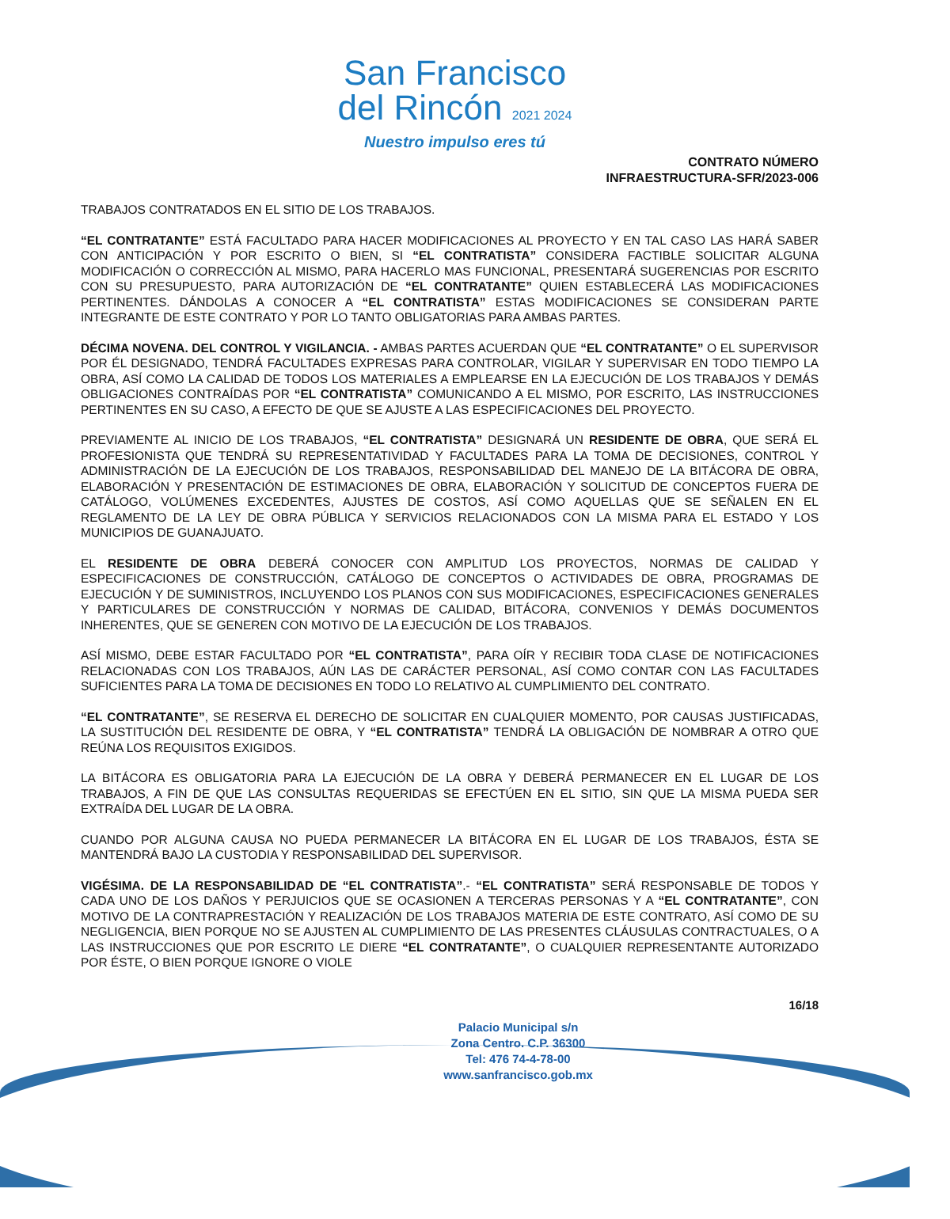San Francisco
del Rincón 2021 2024
Nuestro impulso eres tú
CONTRATO NÚMERO
INFRAESTRUCTURA-SFR/2023-006
TRABAJOS CONTRATADOS EN EL SITIO DE LOS TRABAJOS.
“EL CONTRATANTE” ESTÁ FACULTADO PARA HACER MODIFICACIONES AL PROYECTO Y EN TAL CASO LAS HARÁ SABER CON ANTICIPACIÓN Y POR ESCRITO O BIEN, SI “EL CONTRATISTA” CONSIDERA FACTIBLE SOLICITAR ALGUNA MODIFICACIÓN O CORRECCIÓN AL MISMO, PARA HACERLO MAS FUNCIONAL, PRESENTARÁ SUGERENCIAS POR ESCRITO CON SU PRESUPUESTO, PARA AUTORIZACIÓN DE “EL CONTRATANTE” QUIEN ESTABLECERÁ LAS MODIFICACIONES PERTINENTES. DÁNDOLAS A CONOCER A “EL CONTRATISTA” ESTAS MODIFICACIONES SE CONSIDERAN PARTE INTEGRANTE DE ESTE CONTRATO Y POR LO TANTO OBLIGATORIAS PARA AMBAS PARTES.
DÉCIMA NOVENA. DEL CONTROL Y VIGILANCIA. - AMBAS PARTES ACUERDAN QUE “EL CONTRATANTE” O EL SUPERVISOR POR ÉL DESIGNADO, TENDRÁ FACULTADES EXPRESAS PARA CONTROLAR, VIGILAR Y SUPERVISAR EN TODO TIEMPO LA OBRA, ASÍ COMO LA CALIDAD DE TODOS LOS MATERIALES A EMPLEARSE EN LA EJECUCIÓN DE LOS TRABAJOS Y DEMÁS OBLIGACIONES CONTRAÍDAS POR “EL CONTRATISTA” COMUNICANDO A EL MISMO, POR ESCRITO, LAS INSTRUCCIONES PERTINENTES EN SU CASO, A EFECTO DE QUE SE AJUSTE A LAS ESPECIFICACIONES DEL PROYECTO.
PREVIAMENTE AL INICIO DE LOS TRABAJOS, “EL CONTRATISTA” DESIGNARÁ UN RESIDENTE DE OBRA, QUE SERÁ EL PROFESIONISTA QUE TENDRÁ SU REPRESENTATIVIDAD Y FACULTADES PARA LA TOMA DE DECISIONES, CONTROL Y ADMINISTRACIÓN DE LA EJECUCIÓN DE LOS TRABAJOS, RESPONSABILIDAD DEL MANEJO DE LA BITÁCORA DE OBRA, ELABORACIÓN Y PRESENTACIÓN DE ESTIMACIONES DE OBRA, ELABORACIÓN Y SOLICITUD DE CONCEPTOS FUERA DE CATÁLOGO, VOLÚMENES EXCEDENTES, AJUSTES DE COSTOS, ASÍ COMO AQUELLAS QUE SE SEÑALEN EN EL REGLAMENTO DE LA LEY DE OBRA PÚBLICA Y SERVICIOS RELACIONADOS CON LA MISMA PARA EL ESTADO Y LOS MUNICIPIOS DE GUANAJUATO.
EL RESIDENTE DE OBRA DEBERÁ CONOCER CON AMPLITUD LOS PROYECTOS, NORMAS DE CALIDAD Y ESPECIFICACIONES DE CONSTRUCCIÓN, CATÁLOGO DE CONCEPTOS O ACTIVIDADES DE OBRA, PROGRAMAS DE EJECUCIÓN Y DE SUMINISTROS, INCLUYENDO LOS PLANOS CON SUS MODIFICACIONES, ESPECIFICACIONES GENERALES Y PARTICULARES DE CONSTRUCCIÓN Y NORMAS DE CALIDAD, BITÁCORA, CONVENIOS Y DEMÁS DOCUMENTOS INHERENTES, QUE SE GENEREN CON MOTIVO DE LA EJECUCIÓN DE LOS TRABAJOS.
ASÍ MISMO, DEBE ESTAR FACULTADO POR “EL CONTRATISTA”, PARA OÍR Y RECIBIR TODA CLASE DE NOTIFICACIONES RELACIONADAS CON LOS TRABAJOS, AÚN LAS DE CARÁCTER PERSONAL, ASÍ COMO CONTAR CON LAS FACULTADES SUFICIENTES PARA LA TOMA DE DECISIONES EN TODO LO RELATIVO AL CUMPLIMIENTO DEL CONTRATO.
“EL CONTRATANTE”, SE RESERVA EL DERECHO DE SOLICITAR EN CUALQUIER MOMENTO, POR CAUSAS JUSTIFICADAS, LA SUSTITUCIÓN DEL RESIDENTE DE OBRA, Y “EL CONTRATISTA” TENDRÁ LA OBLIGACIÓN DE NOMBRAR A OTRO QUE REÚNA LOS REQUISITOS EXIGIDOS.
LA BITÁCORA ES OBLIGATORIA PARA LA EJECUCIÓN DE LA OBRA Y DEBERÁ PERMANECER EN EL LUGAR DE LOS TRABAJOS, A FIN DE QUE LAS CONSULTAS REQUERIDAS SE EFECTÚEN EN EL SITIO, SIN QUE LA MISMA PUEDA SER EXTRAÍDA DEL LUGAR DE LA OBRA.
CUANDO POR ALGUNA CAUSA NO PUEDA PERMANECER LA BITÁCORA EN EL LUGAR DE LOS TRABAJOS, ÉSTA SE MANTENDRÁ BAJO LA CUSTODIA Y RESPONSABILIDAD DEL SUPERVISOR.
VIGÉSIMA. DE LA RESPONSABILIDAD DE “EL CONTRATISTA”.- “EL CONTRATISTA” SERÁ RESPONSABLE DE TODOS Y CADA UNO DE LOS DAÑOS Y PERJUICIOS QUE SE OCASIONEN A TERCERAS PERSONAS Y A “EL CONTRATANTE”, CON MOTIVO DE LA CONTRAPRESTACIÓN Y REALIZACIÓN DE LOS TRABAJOS MATERIA DE ESTE CONTRATO, ASÍ COMO DE SU NEGLIGENCIA, BIEN PORQUE NO SE AJUSTEN AL CUMPLIMIENTO DE LAS PRESENTES CLÁUSULAS CONTRACTUALES, O A LAS INSTRUCCIONES QUE POR ESCRITO LE DIERE “EL CONTRATANTE”, O CUALQUIER REPRESENTANTE AUTORIZADO POR ÉSTE, O BIEN PORQUE IGNORE O VIOLE
16/18
Palacio Municipal s/n
Zona Centro. C.P. 36300
Tel: 476 74-4-78-00
www.sanfrancisco.gob.mx